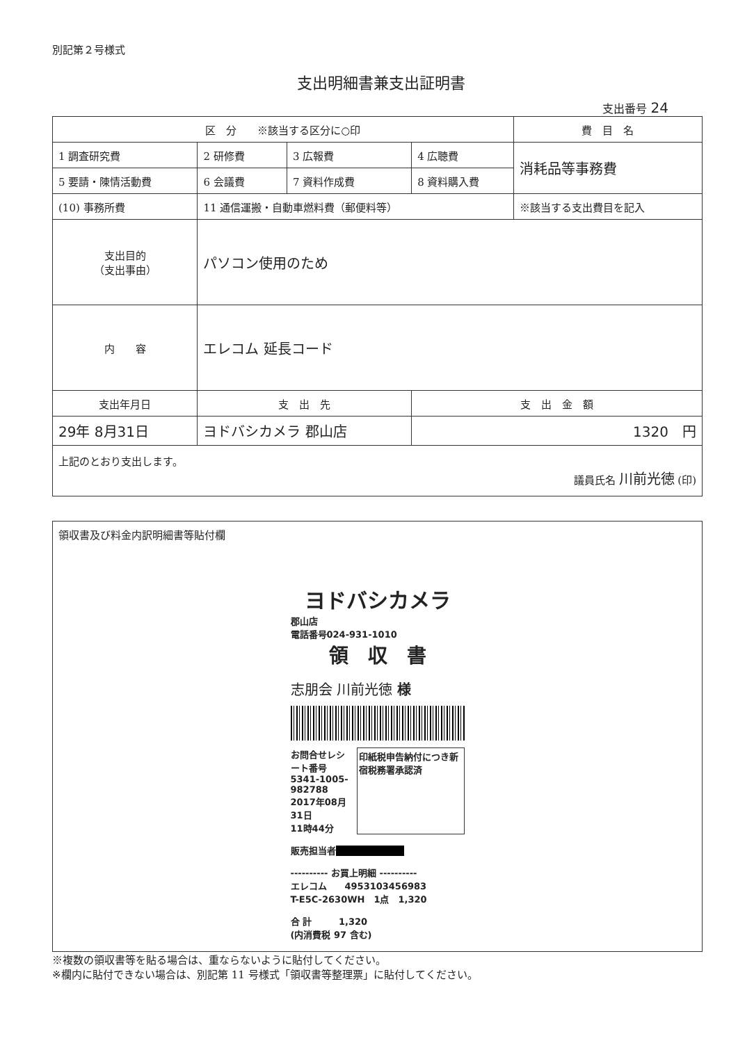別記第２号様式
支出明細書兼支出証明書
支出番号 24
| 区 分 ※該当する区分に○印 | | | | 費 目 名 |
| 1 調査研究費 | 2 研修費 | 3 広報費 | 4 広聴費 | 消耗品等事務費 |
| 5 要請・陳情活動費 | 6 会議費 | 7 資料作成費 | 8 資料購入費 | |
| (10) 事務所費 | 11 通信運搬・自動車燃料費（郵便料等） | | | ※該当する支出費目を記入 |
| 支出目的 （支出事由） | パソコン使用のため | | | |
| 内 容 | エレコム 延長コード | | | |
| 支出年月日 | 支 出 先 | | 支 出 金 額 | |
| 29年 8月31日 | ヨドバシカメラ 郡山店 | | 1320 円 | |
| 上記のとおり支出します。 議員氏名 川前光徳 (印) | | | | |
領収書及び料金内訳明細書等貼付欄
ヨドバシカメラ
郡山店
電話番号024-931-1010
領　収　書
志朋会 川前光徳 様
お問合せレシート番号
5341-1005-982788
2017年08月31日
11時44分
印紙税申告納付につき新宿税務署承認済
販売担当者■■■■■■■■
---------- お買上明細 ----------
エレコム　　4953103456983
T-E5C-2630WH　1点　1,320
合 計　　　1,320
(内消費税 97 含む)
※複数の領収書等を貼る場合は、重ならないように貼付してください。
※欄内に貼付できない場合は、別記第 11 号様式「領収書等整理票」に貼付してください。